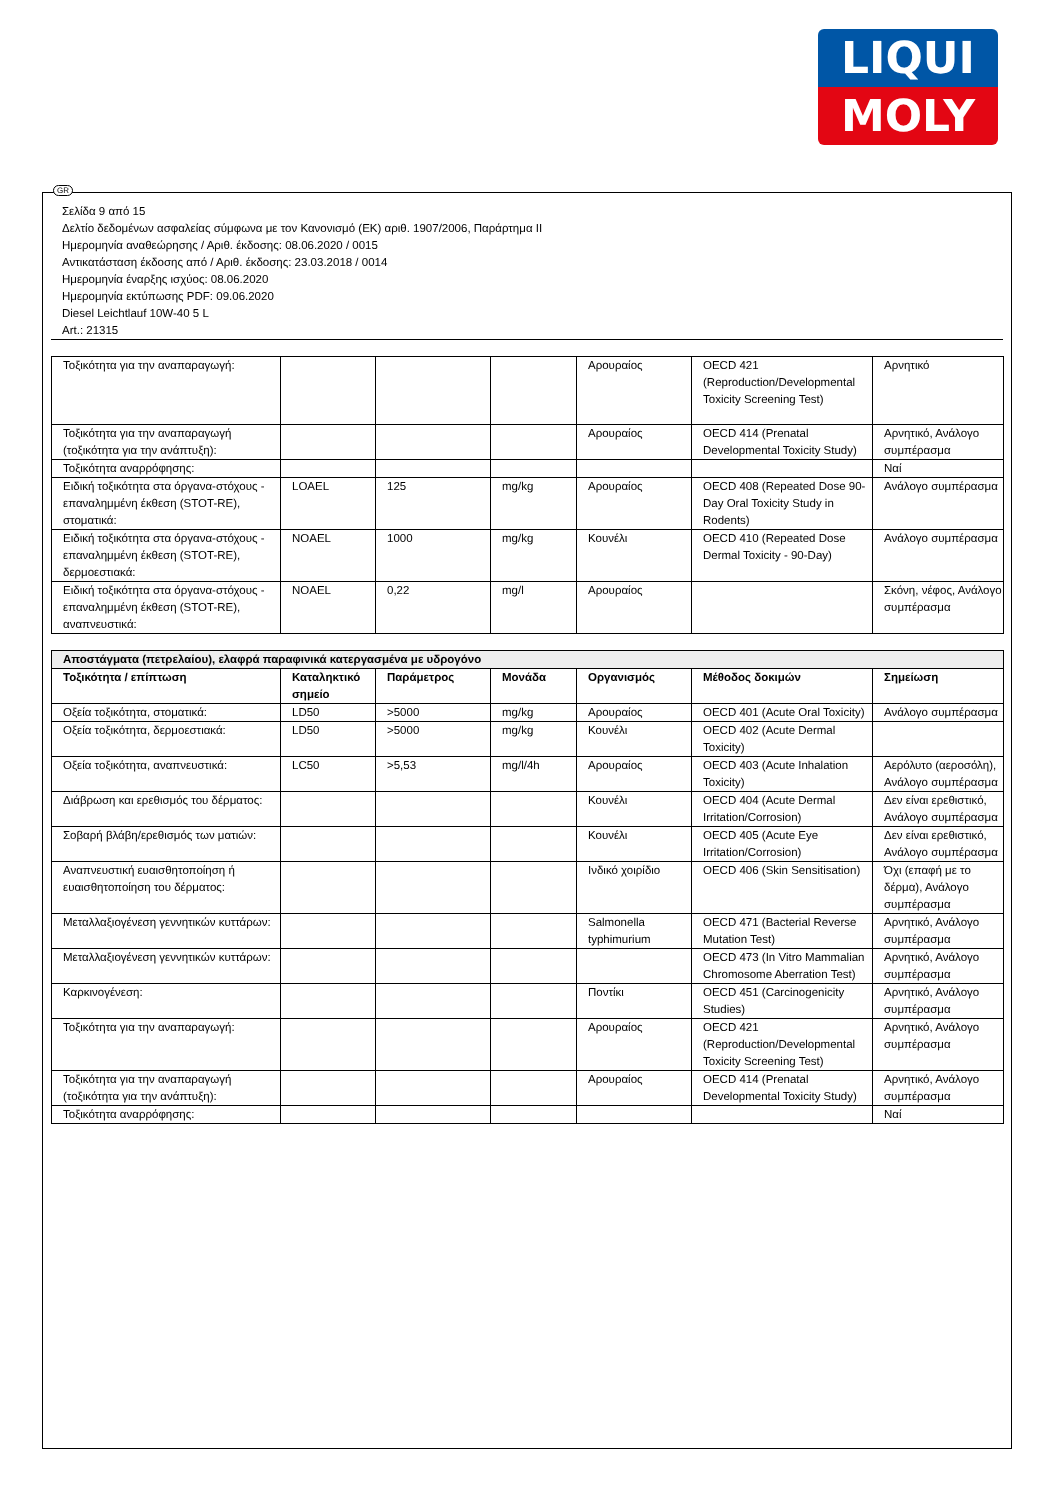LIQUI
MOLY
GR
Σελίδα 9 από 15
Δελτίο δεδομένων ασφαλείας σύμφωνα με τον Κανονισμό (ΕΚ) αριθ. 1907/2006, Παράρτημα II
Ημερομηνία αναθεώρησης / Αριθ. έκδοσης: 08.06.2020 / 0015
Αντικατάσταση έκδοσης από / Αριθ. έκδοσης: 23.03.2018 / 0014
Ημερομηνία έναρξης ισχύος: 08.06.2020
Ημερομηνία εκτύπωσης PDF: 09.06.2020
Diesel Leichtlauf 10W-40 5 L
Art.: 21315
| Τοξικότητα για την αναπαραγωγή: | | | | Αρουραίος | OECD 421 (Reproduction/Developmental Toxicity Screening Test) | Αρνητικό |
| Τοξικότητα για την αναπαραγωγή (τοξικότητα για την ανάπτυξη): | | | | Αρουραίος | OECD 414 (Prenatal Developmental Toxicity Study) | Αρνητικό, Ανάλογο συμπέρασμα |
| Τοξικότητα αναρρόφησης: | | | | | | Ναί |
| Ειδική τοξικότητα στα όργανα-στόχους - επαναλημμένη έκθεση (STOT-RE), στοματικά: | LOAEL | 125 | mg/kg | Αρουραίος | OECD 408 (Repeated Dose 90-Day Oral Toxicity Study in Rodents) | Ανάλογο συμπέρασμα |
| Ειδική τοξικότητα στα όργανα-στόχους - επαναλημμένη έκθεση (STOT-RE), δερμοεστιακά: | NOAEL | 1000 | mg/kg | Κουνέλι | OECD 410 (Repeated Dose Dermal Toxicity - 90-Day) | Ανάλογο συμπέρασμα |
| Ειδική τοξικότητα στα όργανα-στόχους - επαναλημμένη έκθεση (STOT-RE), αναπνευστικά: | NOAEL | 0,22 | mg/l | Αρουραίος | | Σκόνη, νέφος, Ανάλογο συμπέρασμα |
| Αποστάγματα (πετρελαίου), ελαφρά παραφινικά κατεργασμένα με υδρογόνο | | | | | | |
| Τοξικότητα / επίπτωση | Καταληκτικό σημείο | Παράμετρος | Μονάδα | Οργανισμός | Μέθοδος δοκιμών | Σημείωση |
| Οξεία τοξικότητα, στοματικά: | LD50 | >5000 | mg/kg | Αρουραίος | OECD 401 (Acute Oral Toxicity) | Ανάλογο συμπέρασμα |
| Οξεία τοξικότητα, δερμοεστιακά: | LD50 | >5000 | mg/kg | Κουνέλι | OECD 402 (Acute Dermal Toxicity) | |
| Οξεία τοξικότητα, αναπνευστικά: | LC50 | >5,53 | mg/l/4h | Αρουραίος | OECD 403 (Acute Inhalation Toxicity) | Αερόλυτο (αεροσόλη), Ανάλογο συμπέρασμα |
| Διάβρωση και ερεθισμός του δέρματος: | | | | Κουνέλι | OECD 404 (Acute Dermal Irritation/Corrosion) | Δεν είναι ερεθιστικό, Ανάλογο συμπέρασμα |
| Σοβαρή βλάβη/ερεθισμός των ματιών: | | | | Κουνέλι | OECD 405 (Acute Eye Irritation/Corrosion) | Δεν είναι ερεθιστικό, Ανάλογο συμπέρασμα |
| Αναπνευστική ευαισθητοποίηση ή ευαισθητοποίηση του δέρματος: | | | | Ινδικό χοιρίδιο | OECD 406 (Skin Sensitisation) | Όχι (επαφή με το δέρμα), Ανάλογο συμπέρασμα |
| Μεταλλαξιογένεση γεννητικών κυττάρων: | | | | Salmonella typhimurium | OECD 471 (Bacterial Reverse Mutation Test) | Αρνητικό, Ανάλογο συμπέρασμα |
| Μεταλλαξιογένεση γεννητικών κυττάρων: | | | | | OECD 473 (In Vitro Mammalian Chromosome Aberration Test) | Αρνητικό, Ανάλογο συμπέρασμα |
| Καρκινογένεση: | | | | Ποντίκι | OECD 451 (Carcinogenicity Studies) | Αρνητικό, Ανάλογο συμπέρασμα |
| Τοξικότητα για την αναπαραγωγή: | | | | Αρουραίος | OECD 421 (Reproduction/Developmental Toxicity Screening Test) | Αρνητικό, Ανάλογο συμπέρασμα |
| Τοξικότητα για την αναπαραγωγή (τοξικότητα για την ανάπτυξη): | | | | Αρουραίος | OECD 414 (Prenatal Developmental Toxicity Study) | Αρνητικό, Ανάλογο συμπέρασμα |
| Τοξικότητα αναρρόφησης: | | | | | | Ναί |